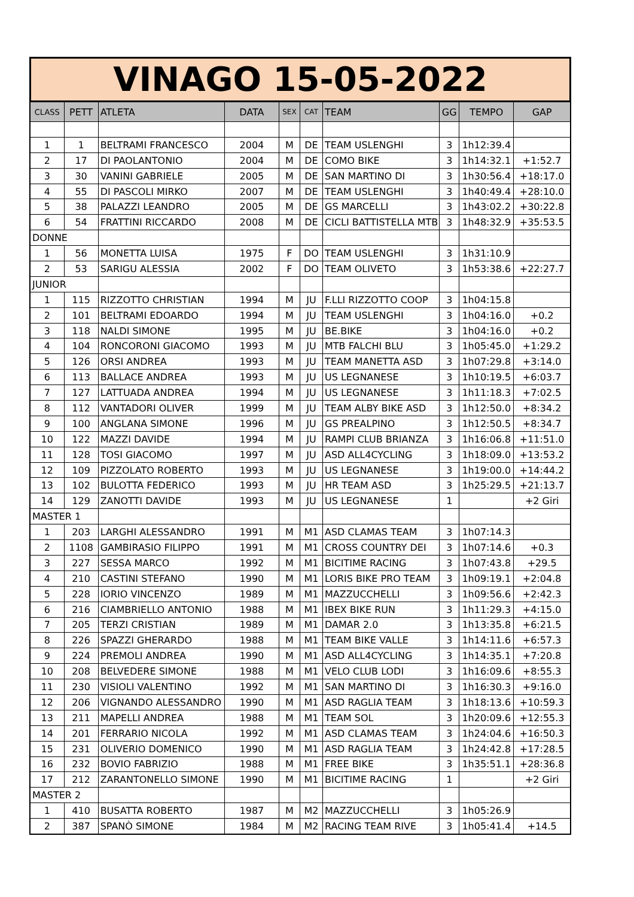VINAGO 15-05-2022
| CLASS | PETT | ATLETA | DATA | SEX | CAT | TEAM | GG | TEMPO | GAP |
| --- | --- | --- | --- | --- | --- | --- | --- | --- | --- |
| 1 | 1 | BELTRAMI FRANCESCO | 2004 | M | DE | TEAM USLENGHI | 3 | 1h12:39.4 | |
| 2 | 17 | DI PAOLANTONIO | 2004 | M | DE | COMO BIKE | 3 | 1h14:32.1 | +1:52.7 |
| 3 | 30 | VANINI GABRIELE | 2005 | M | DE | SAN MARTINO DI | 3 | 1h30:56.4 | +18:17.0 |
| 4 | 55 | DI PASCOLI MIRKO | 2007 | M | DE | TEAM USLENGHI | 3 | 1h40:49.4 | +28:10.0 |
| 5 | 38 | PALAZZI LEANDRO | 2005 | M | DE | GS MARCELLI | 3 | 1h43:02.2 | +30:22.8 |
| 6 | 54 | FRATTINI RICCARDO | 2008 | M | DE | CICLI BATTISTELLA MTB | 3 | 1h48:32.9 | +35:53.5 |
| DONNE | | | | | | | | | |
| 1 | 56 | MONETTA LUISA | 1975 | F | DO | TEAM USLENGHI | 3 | 1h31:10.9 | |
| 2 | 53 | SARIGU ALESSIA | 2002 | F | DO | TEAM OLIVETO | 3 | 1h53:38.6 | +22:27.7 |
| JUNIOR | | | | | | | | | |
| 1 | 115 | RIZZOTTO CHRISTIAN | 1994 | M | JU | F.LLI RIZZOTTO COOP | 3 | 1h04:15.8 | |
| 2 | 101 | BELTRAMI EDOARDO | 1994 | M | JU | TEAM USLENGHI | 3 | 1h04:16.0 | +0.2 |
| 3 | 118 | NALDI SIMONE | 1995 | M | JU | BE.BIKE | 3 | 1h04:16.0 | +0.2 |
| 4 | 104 | RONCORONI GIACOMO | 1993 | M | JU | MTB FALCHI BLU | 3 | 1h05:45.0 | +1:29.2 |
| 5 | 126 | ORSI ANDREA | 1993 | M | JU | TEAM MANETTA ASD | 3 | 1h07:29.8 | +3:14.0 |
| 6 | 113 | BALLACE ANDREA | 1993 | M | JU | US LEGNANESE | 3 | 1h10:19.5 | +6:03.7 |
| 7 | 127 | LATTUADA ANDREA | 1994 | M | JU | US LEGNANESE | 3 | 1h11:18.3 | +7:02.5 |
| 8 | 112 | VANTADORI OLIVER | 1999 | M | JU | TEAM ALBY BIKE ASD | 3 | 1h12:50.0 | +8:34.2 |
| 9 | 100 | ANGLANA SIMONE | 1996 | M | JU | GS PREALPINO | 3 | 1h12:50.5 | +8:34.7 |
| 10 | 122 | MAZZI DAVIDE | 1994 | M | JU | RAMPI CLUB BRIANZA | 3 | 1h16:06.8 | +11:51.0 |
| 11 | 128 | TOSI GIACOMO | 1997 | M | JU | ASD ALL4CYCLING | 3 | 1h18:09.0 | +13:53.2 |
| 12 | 109 | PIZZOLATO ROBERTO | 1993 | M | JU | US LEGNANESE | 3 | 1h19:00.0 | +14:44.2 |
| 13 | 102 | BULOTTA FEDERICO | 1993 | M | JU | HR TEAM ASD | 3 | 1h25:29.5 | +21:13.7 |
| 14 | 129 | ZANOTTI DAVIDE | 1993 | M | JU | US LEGNANESE | 1 | | +2 Giri |
| MASTER 1 | | | | | | | | | |
| 1 | 203 | LARGHI ALESSANDRO | 1991 | M | M1 | ASD CLAMAS TEAM | 3 | 1h07:14.3 | |
| 2 | 1108 | GAMBIRASIO FILIPPO | 1991 | M | M1 | CROSS COUNTRY DEI | 3 | 1h07:14.6 | +0.3 |
| 3 | 227 | SESSA MARCO | 1992 | M | M1 | BICITIME RACING | 3 | 1h07:43.8 | +29.5 |
| 4 | 210 | CASTINI STEFANO | 1990 | M | M1 | LORIS BIKE PRO TEAM | 3 | 1h09:19.1 | +2:04.8 |
| 5 | 228 | IORIO VINCENZO | 1989 | M | M1 | MAZZUCCHELLI | 3 | 1h09:56.6 | +2:42.3 |
| 6 | 216 | CIAMBRIELLO ANTONIO | 1988 | M | M1 | IBEX BIKE RUN | 3 | 1h11:29.3 | +4:15.0 |
| 7 | 205 | TERZI CRISTIAN | 1989 | M | M1 | DAMAR 2.0 | 3 | 1h13:35.8 | +6:21.5 |
| 8 | 226 | SPAZZI GHERARDO | 1988 | M | M1 | TEAM BIKE VALLE | 3 | 1h14:11.6 | +6:57.3 |
| 9 | 224 | PREMOLI ANDREA | 1990 | M | M1 | ASD ALL4CYCLING | 3 | 1h14:35.1 | +7:20.8 |
| 10 | 208 | BELVEDERE SIMONE | 1988 | M | M1 | VELO CLUB LODI | 3 | 1h16:09.6 | +8:55.3 |
| 11 | 230 | VISIOLI VALENTINO | 1992 | M | M1 | SAN MARTINO DI | 3 | 1h16:30.3 | +9:16.0 |
| 12 | 206 | VIGNANDO ALESSANDRO | 1990 | M | M1 | ASD RAGLIA TEAM | 3 | 1h18:13.6 | +10:59.3 |
| 13 | 211 | MAPELLI ANDREA | 1988 | M | M1 | TEAM SOL | 3 | 1h20:09.6 | +12:55.3 |
| 14 | 201 | FERRARIO NICOLA | 1992 | M | M1 | ASD CLAMAS TEAM | 3 | 1h24:04.6 | +16:50.3 |
| 15 | 231 | OLIVERIO DOMENICO | 1990 | M | M1 | ASD RAGLIA TEAM | 3 | 1h24:42.8 | +17:28.5 |
| 16 | 232 | BOVIO FABRIZIO | 1988 | M | M1 | FREE BIKE | 3 | 1h35:51.1 | +28:36.8 |
| 17 | 212 | ZARANTONELLO SIMONE | 1990 | M | M1 | BICITIME RACING | 1 | | +2 Giri |
| MASTER 2 | | | | | | | | | |
| 1 | 410 | BUSATTA ROBERTO | 1987 | M | M2 | MAZZUCCHELLI | 3 | 1h05:26.9 | |
| 2 | 387 | SPANÒ SIMONE | 1984 | M | M2 | RACING TEAM RIVE | 3 | 1h05:41.4 | +14.5 |